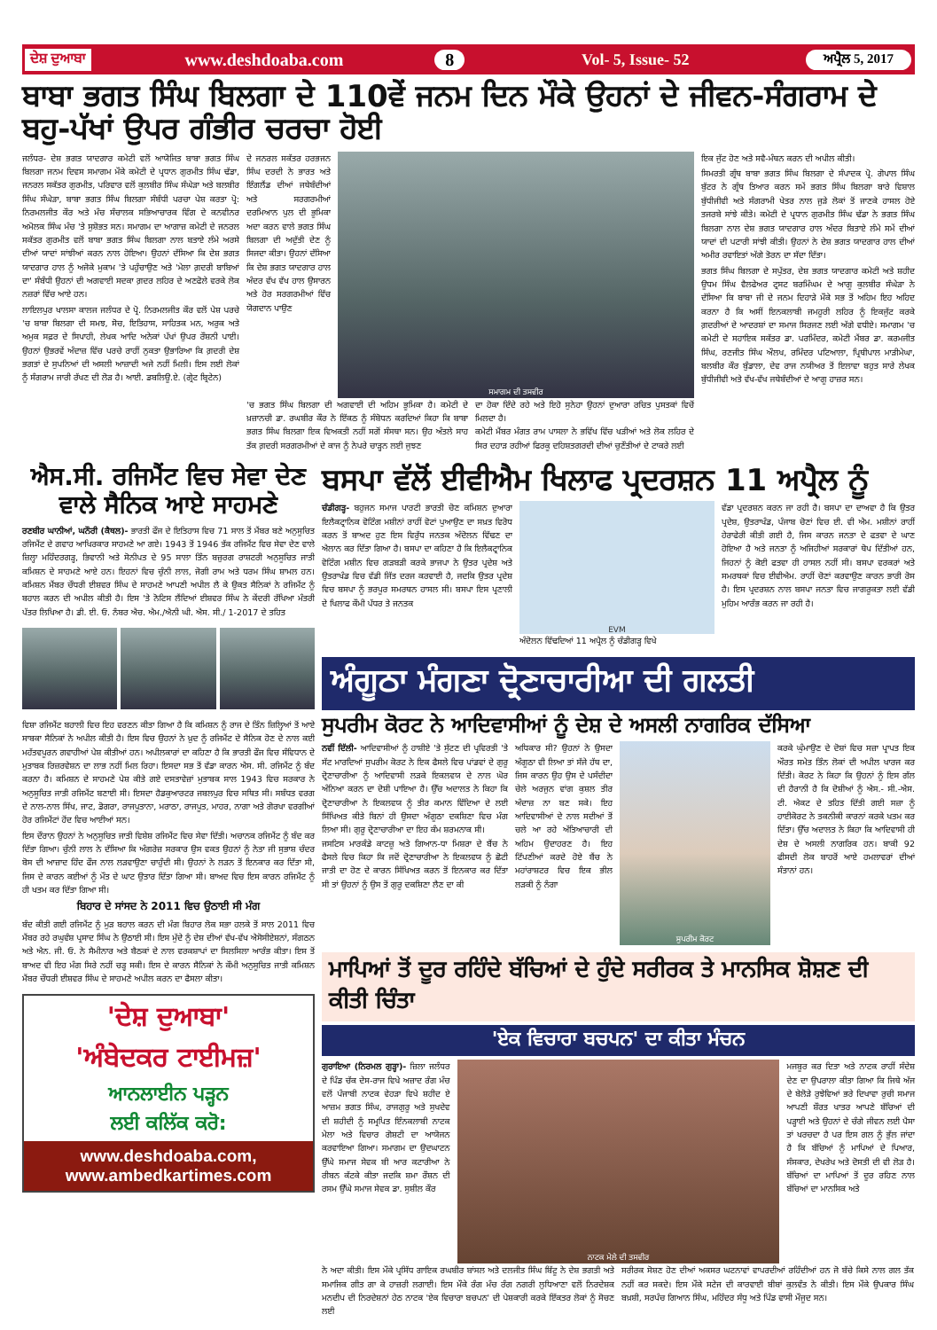ਦੇਸ਼ ਦੁਆਬਾ www.deshdoaba.com 8 Vol- 5, Issue- 52 ਅਪ੍ਰੈਲ 5, 2017
ਬਾਬਾ ਭਗਤ ਸਿੰਘ ਬਿਲਗਾ ਦੇ 110ਵੇਂ ਜਨਮ ਦਿਨ ਮੌਕੇ ਉਹਨਾਂ ਦੇ ਜੀਵਨ-ਸੰਗਰਾਮ ਦੇ ਬਹੁ-ਪੱਖਾਂ ਉਪਰ ਗੰਭੀਰ ਚਰਚਾ ਹੋਈ
ਜਲੰਧਰ- ਦੇਸ਼ ਭਗਤ ਯਾਦਗਾਰ ਕਮੇਟੀ ਵਲੋਂ ਆਯੋਜਿਤ ਬਾਬਾ ਭਗਤ ਸਿੰਘ ਬਿਲਗਾ ਜਨਮ ਦਿਵਸ ਸਮਾਗਮ ਮੌਕੇ ਕਮੇਟੀ ਦੇ ਪ੍ਰਧਾਨ ਗੁਰਮੀਤ ਸਿੰਘ ਢੱਡਾ, ਜਨਰਲ ਸਕੱਤਰ ਗੁਰਮੀਤ, ਪਰਿਵਾਰ ਵਲੋਂ ਕੁਲਬੀਰ ਸਿੰਘ ਸੰਘੇੜਾ ਅਤੇ ਬਲਬੀਰ ਸਿੰਘ ਸੰਘੇੜਾ, ਬਾਬਾ ਭਗਤ ਸਿੰਘ ਬਿਲਗਾ ਸੰਬੰਧੀ ਪਰਚਾ ਪੇਸ਼ ਕਰਤਾ ਪ੍ਰੋ: ਨਿਰਮਲਜੀਤ ਕੌਰ ਅਤੇ ਮੰਚ ਸੰਚਾਲਕ ਸਭਿਆਚਾਰਕ ਵਿੰਗ ਦੇ ਕਨਵੀਨਰ ਅਮੋਲਕ ਸਿੰਘ ਮੰਚ 'ਤੇ ਸੁਸ਼ੋਭਤ ਸਨ। ਸਮਾਗਮ ਦਾ ਆਗਾਜ਼ ਕਮੇਟੀ ਦੇ ਜਨਰਲ ਸਕੱਤਰ ਗੁਰਮੀਤ ਵਲੋਂ ਬਾਬਾ ਭਗਤ ਸਿੰਘ ਬਿਲਗਾ ਨਾਲ ਬਤਾਏ ਲੰਮੇ ਅਰਸੇ ਦੀਆਂ ਯਾਦਾਂ ਸਾਂਝੀਆਂ ਕਰਨ ਨਾਲ ਹੋਇਆ। ਉਹਨਾਂ ਦੱਸਿਆ ਕਿ ਦੇਸ਼ ਭਗਤ ਯਾਦਗਾਰ ਹਾਲ ਨੂੰ ਅਜੋਕੇ ਮੁਕਾਮ 'ਤੇ ਪਹੁੰਚਾਉਣ ਅਤੇ 'ਮੇਲਾ ਗ਼ਦਰੀ ਬਾਬਿਆਂ ਦਾ' ਸੰਬੰਧੀ ਉਹਨਾਂ ਦੀ ਅਗਵਾਈ ਸਦਕਾ ਗ਼ਦਰ ਲਹਿਰ ਦੇ ਅਣਫੋਲੇ ਵਰਕੇ ਲੋਕ ਨਜ਼ਰਾਂ ਵਿੱਚ ਆਏ ਹਨ।
ਲਾਇਲਪੁਰ ਖਾਲਸਾ ਕਾਲਜ ਜਲੰਧਰ ਦੇ ਪ੍ਰੋ. ਨਿਰਮਲਜੀਤ ਕੌਰ ਵਲੋਂ ਪੇਸ਼ ਪਰਚੇ 'ਚ ਬਾਬਾ ਬਿਲਗਾ ਦੀ ਸਮਝ, ਸੋਚ, ਇਤਿਹਾਸ, ਸਾਹਿਤਕ ਮਨ, ਅਰੁਕ ਅਤੇ ਅਮੁਕ ਸਫ਼ਰ ਦੇ ਸਿਪਾਹੀ, ਲੇਖਕ ਆਦਿ ਅਨੇਕਾਂ ਪੱਖਾਂ ਉਪਰ ਰੌਸ਼ਨੀ ਪਾਈ। ਉਹਨਾਂ ਉਭਰਵੇਂ ਅੰਦਾਜ਼ ਵਿੱਚ ਪਰਚੇ ਰਾਹੀਂ ਨੁਕਤਾ ਉਭਾਰਿਆ ਕਿ ਗ਼ਦਰੀ ਦੇਸ਼ ਭਗਤਾਂ ਦੇ ਸੁਪਨਿਆਂ ਦੀ ਅਸਲੀ ਆਜ਼ਾਦੀ ਅਜੇ ਨਹੀਂ ਮਿਲੀ। ਇਸ ਲਈ ਲੋਕਾਂ ਨੂੰ ਸੰਗਰਾਮ ਜਾਰੀ ਰੱਖਣ ਦੀ ਲੋੜ ਹੈ। ਆਈ. ਡਬਲਿਊ.ਏ. (ਗ੍ਰੇਟ ਬ੍ਰਿਟੇਨ)
ਦੇ ਜਨਰਲ ਸਕੱਤਰ ਹਰਭਜਨ ਸਿੰਘ ਦਰਦੀ ਨੇ ਭਾਰਤ ਅਤੇ ਇੰਗਲੈਂਡ ਦੀਆਂ ਜਥੇਬੰਦੀਆਂ ਅਤੇ ਸਰਗਰਮੀਆਂ ਦਰਮਿਆਨ ਪੁਲ ਦੀ ਭੂਮਿਕਾ ਅਦਾ ਕਰਨ ਵਾਲੇ ਭਗਤ ਸਿੰਘ ਬਿਲਗਾ ਦੀ ਅਦੁੱਤੀ ਦੇਣ ਨੂੰ ਸਿਜਦਾ ਕੀਤਾ। ਉਹਨਾਂ ਦੱਸਿਆ ਕਿ ਦੇਸ਼ ਭਗਤ ਯਾਦਗਾਰ ਹਾਲ ਅੰਦਰ ਵੱਖ ਵੱਖ ਹਾਲ ਉਸਾਰਨ ਅਤੇ ਹੋਰ ਸਰਗਰਮੀਆਂ ਵਿੱਚ ਯੋਗਦਾਨ ਪਾਉਣ
ਸਮਾਗਮ ਦੀ ਤਸਵੀਰ
'ਚ ਭਗਤ ਸਿੰਘ ਬਿਲਗਾ ਦੀ ਅਗਵਾਈ ਦੀ ਅਹਿਮ ਭੂਮਿਕਾ ਹੈ। ਕਮੇਟੀ ਦੇ ਖ਼ਜ਼ਾਨਚੀ ਡਾ. ਰਘਬੀਰ ਕੌਰ ਨੇ ਇੱਕਠ ਨੂੰ ਸੰਬੋਧਨ ਕਰਦਿਆਂ ਕਿਹਾ ਕਿ ਬਾਬਾ ਭਗਤ ਸਿੰਘ ਬਿਲਗਾ ਇਕ ਵਿਅਕਤੀ ਨਹੀਂ ਸਗੋਂ ਸੰਸਥਾ ਸਨ। ਉਹ ਅੰਤਲੇ ਸਾਹ ਤੱਕ ਗ਼ਦਰੀ ਸਰਗਰਮੀਆਂ ਦੇ ਕਾਜ ਨੂੰ ਨੇਪਰੇ ਚਾੜ੍ਹਨ ਲਈ ਜੁਝਣ
ਦਾ ਹੋਕਾ ਦਿੰਦੇ ਰਹੇ ਅਤੇ ਇਹੋ ਸੁਨੇਹਾ ਉਹਨਾਂ ਦੁਆਰਾ ਰਚਿਤ ਪੁਸਤਕਾਂ ਵਿਚੋਂ ਮਿਲਦਾ ਹੈ।
ਕਮੇਟੀ ਮੈਂਬਰ ਮੰਗਤ ਰਾਮ ਪਾਸਲਾ ਨੇ ਭਵਿੱਖ ਵਿੱਚ ਖੜੀਆਂ ਅਤੇ ਲੋਕ ਲਹਿਰ ਦੇ ਸਿਰ ਦਹਾੜ ਰਹੀਆਂ ਫਿਰਕੂ ਦਹਿਸ਼ਤਗਰਦੀ ਦੀਆਂ ਚੁਣੌਤੀਆਂ ਦੇ ਟਾਕਰੇ ਲਈ
ਇਕ ਜੁੱਟ ਹੋਣ ਅਤੇ ਸਵੈ-ਮੰਥਨ ਕਰਨ ਦੀ ਅਪੀਲ ਕੀਤੀ।
ਸਿਮਰਤੀ ਗ੍ਰੰਥ ਬਾਬਾ ਭਗਤ ਸਿੰਘ ਬਿਲਗਾ ਦੇ ਸੰਪਾਦਕ ਪ੍ਰੋ. ਗੋਪਾਲ ਸਿੰਘ ਬੁੱਟਰ ਨੇ ਗ੍ਰੰਥ ਤਿਆਰ ਕਰਨ ਸਮੇਂ ਭਗਤ ਸਿੰਘ ਬਿਲਗਾ ਬਾਰੇ ਵਿਸ਼ਾਲ ਬੁੱਧੀਜੀਵੀ ਅਤੇ ਸੰਗਰਾਮੀ ਖੇਤਰ ਨਾਲ ਜੁੜੇ ਲੋਕਾਂ ਤੋਂ ਜਾਣਕੇ ਹਾਸਲ ਹੋਏ ਤਜਰਬੇ ਸਾਂਝੇ ਕੀਤੇ। ਕਮੇਟੀ ਦੇ ਪ੍ਰਧਾਨ ਗੁਰਮੀਤ ਸਿੰਘ ਢੱਡਾ ਨੇ ਭਗਤ ਸਿੰਘ ਬਿਲਗਾ ਨਾਲ ਦੇਸ਼ ਭਗਤ ਯਾਦਗਾਰ ਹਾਲ ਅੰਦਰ ਬਿਤਾਏ ਲੰਮੇ ਸਮੇਂ ਦੀਆਂ ਯਾਦਾਂ ਦੀ ਪਟਾਰੀ ਸਾਂਝੀ ਕੀਤੀ। ਉਹਨਾਂ ਨੇ ਦੇਸ਼ ਭਗਤ ਯਾਦਗਾਰ ਹਾਲ ਦੀਆਂ ਅਮੀਰ ਰਵਾਇਤਾਂ ਅੱਗੇ ਤੋਰਨ ਦਾ ਸੱਦਾ ਦਿੱਤਾ।
ਭਗਤ ਸਿੰਘ ਬਿਲਗਾ ਦੇ ਸਪੁੱਤਰ, ਦੇਸ਼ ਭਗਤ ਯਾਦਗਾਰ ਕਮੇਟੀ ਅਤੇ ਸ਼ਹੀਦ ਊਧਮ ਸਿੰਘ ਵੈਲਫੇਅਰ ਟ੍ਰਸਟ ਬਰਮਿੰਘਮ ਦੇ ਆਗੂ ਕੁਲਬੀਰ ਸੰਘੇੜਾ ਨੇ ਦੱਸਿਆ ਕਿ ਬਾਬਾ ਜੀ ਦੇ ਜਨਮ ਦਿਹਾੜੇ ਮੌਕੇ ਸਭ ਤੋਂ ਅਹਿਮ ਇਹ ਅਹਿਦ ਕਰਨਾ ਹੈ ਕਿ ਅਸੀਂ ਇਨਕਲਾਬੀ ਜਮਹੂਰੀ ਲਹਿਰ ਨੂੰ ਇਕਜੁੱਟ ਕਰਕੇ ਗ਼ਦਰੀਆਂ ਦੇ ਆਦਰਸ਼ਾਂ ਦਾ ਸਮਾਜ ਸਿਰਜਣ ਲਈ ਅੱਗੇ ਵਧੀਏ। ਸਮਾਗਮ 'ਚ ਕਮੇਟੀ ਦੇ ਸਹਾਇਕ ਸਕੱਤਰ ਡਾ. ਪਰਮਿੰਦਰ, ਕਮੇਟੀ ਮੈਂਬਰ ਡਾ. ਕਰਮਜੀਤ ਸਿੰਘ, ਰਣਜੀਤ ਸਿੰਘ ਔਲਖ, ਰਮਿੰਦਰ ਪਟਿਆਲਾ, ਪ੍ਰਿਥੀਪਾਲ ਮਾੜੀਮੇਘਾ, ਬਲਬੀਰ ਕੌਰ ਬੁੰਡਾਲਾ, ਦੇਵ ਰਾਜ ਨਯੀਅਰ ਤੋਂ ਇਲਾਵਾ ਬਹੁਤ ਸਾਰੇ ਲੇਖਕ ਬੁੱਧੀਜੀਵੀ ਅਤੇ ਵੱਖ-ਵੱਖ ਜਥੇਬੰਦੀਆਂ ਦੇ ਆਗੂ ਹਾਜ਼ਰ ਸਨ।
ਐਸ.ਸੀ. ਰਜਿਮੈਂਟ ਵਿਚ ਸੇਵਾ ਦੇਣ ਵਾਲੇ ਸੈਨਿਕ ਆਏ ਸਾਹਮਣੇ
ਰਣਬੀਰ ਘਾਨੀਆਂ, ਘਨੌਰੀ (ਕੈਥਲ)- ਭਾਰਤੀ ਫੌਜ ਦੇ ਇਤਿਹਾਸ ਵਿਚ 71 ਸਾਲ ਤੋਂ ਮੈਂਬਰ ਬਣੇ ਅਨੁਸੂਚਿਤ ਰਜਿਮੈਂਟ ਦੇ ਗਵਾਹ ਆਖਿਰਕਾਰ ਸਾਹਮਣੇ ਆ ਗਏ। 1943 ਤੋਂ 1946 ਤੱਕ ਰਜਿਮੈਂਟ ਵਿਚ ਸੇਵਾ ਦੇਣ ਵਾਲੇ ਜ਼ਿਲ੍ਹਾ ਮਹਿੰਦਰਗੜ੍ਹ, ਭਿਵਾਨੀ ਅਤੇ ਸੋਨੀਪਤ ਦੇ 95 ਸਾਲਾ ਤਿੰਨ ਬਜ਼ੁਰਗ ਰਾਸ਼ਟਰੀ ਅਨੁਸੂਚਿਤ ਜਾਤੀ ਕਮਿਸ਼ਨ ਦੇ ਸਾਹਮਣੇ ਆਏ ਹਨ। ਇਹਨਾਂ ਵਿਚ ਚੁੰਨੀ ਲਾਲ, ਜੋਗੀ ਰਾਮ ਅਤੇ ਧਰਮ ਸਿੰਘ ਸ਼ਾਮਲ ਹਨ। ਕਮਿਸ਼ਨ ਮੈਂਬਰ ਚੌਧਰੀ ਈਸ਼ਵਰ ਸਿੰਘ ਦੇ ਸਾਹਮਣੇ ਆਪਣੀ ਅਪੀਲ ਲੈ ਕੇ ਉਕਤ ਸੈਨਿਕਾਂ ਨੇ ਰਜਿਮੈਂਟ ਨੂੰ ਬਹਾਲ ਕਰਨ ਦੀ ਅਪੀਲ ਕੀਤੀ ਹੈ। ਇਸ 'ਤੇ ਨੋਟਿਸ ਲੈਂਦਿਆਂ ਈਸ਼ਵਰ ਸਿੰਘ ਨੇ ਕੇਂਦਰੀ ਰੱਖਿਆ ਮੰਤਰੀ ਪੱਤਰ ਲਿਖਿਆ ਹੈ। ਡੀ. ਈ. ਓ. ਨੰਬਰ ਐਚ. ਐਮ./ਐਨੀ ਘੀ. ਐਸ. ਸੀ./ 1-2017 ਦੇ ਤਹਿਤ
ਵਿਸ਼ਾ ਰਜਿਮੈਂਟ ਬਹਾਲੀ ਵਿਚ ਇਹ ਵਰਣਨ ਕੀਤਾ ਗਿਆ ਹੈ ਕਿ ਕਮਿਸ਼ਨ ਨੂੰ ਰਾਜ ਦੇ ਤਿੰਨ ਜ਼ਿਲ੍ਹਿਆਂ ਤੋਂ ਆਏ ਸਾਬਕਾ ਸੈਨਿਕਾਂ ਨੇ ਅਪੀਲ ਕੀਤੀ ਹੈ। ਇਸ ਵਿਚ ਉਹਨਾਂ ਨੇ ਖ਼ੁਦ ਨੂੰ ਰਜਿਮੈਂਟ ਦੇ ਸੈਨਿਕ ਹੋਣ ਦੇ ਨਾਲ ਕਈ ਮਹੱਤਵਪੂਰਨ ਗਵਾਹੀਆਂ ਪੇਸ਼ ਕੀਤੀਆਂ ਹਨ। ਅਪੀਲਕਾਰਾਂ ਦਾ ਕਹਿਣਾ ਹੈ ਕਿ ਭਾਰਤੀ ਫੌਜ ਵਿਚ ਸੰਵਿਧਾਨ ਦੇ ਮੁਤਾਬਕ ਰਿਜ਼ਰਵੇਸ਼ਨ ਦਾ ਲਾਭ ਨਹੀਂ ਮਿਲ ਰਿਹਾ। ਇਸਦਾ ਸਭ ਤੋਂ ਵੱਡਾ ਕਾਰਨ ਐਸ. ਸੀ. ਰਜਿਮੈਂਟ ਨੂੰ ਬੰਦ ਕਰਨਾ ਹੈ। ਕਮਿਸ਼ਨ ਦੇ ਸਾਹਮਣੇ ਪੇਸ਼ ਕੀਤੇ ਗਏ ਦਸਤਾਵੇਜ਼ਾਂ ਮੁਤਾਬਕ ਸਾਲ 1943 ਵਿਚ ਸਰਕਾਰ ਨੇ ਅਨੁਸੂਚਿਤ ਜਾਤੀ ਰਜਿਮੈਂਟ ਬਣਾਈ ਸੀ। ਇਸਦਾ ਹੈਡਕੁਆਰਟਰ ਜਬਲਪੁਰ ਵਿਚ ਸਥਿਤ ਸੀ। ਸਬੰਧਤ ਵਰਗ ਦੇ ਨਾਲ-ਨਾਲ ਸਿੱਖ, ਜਾਟ, ਡੋਗਰਾ, ਰਾਜਪੂਤਾਨਾ, ਮਰਾਠਾ, ਰਾਜਪੂਤ, ਮਾਹਰ, ਨਾਗਾ ਅਤੇ ਗੋਰਖਾ ਵਰਗੀਆਂ ਹੋਰ ਰਜਿਮੈਂਟਾਂ ਹੋਂਦ ਵਿਚ ਆਈਆਂ ਸਨ।
ਇਸ ਦੌਰਾਨ ਉਹਨਾਂ ਨੇ ਅਨੁਸੂਚਿਤ ਜਾਤੀ ਵਿਸ਼ੇਸ਼ ਰਜਿਮੈਂਟ ਵਿਚ ਸੇਵਾ ਦਿੱਤੀ। ਅਚਾਨਕ ਰਜਿਮੈਂਟ ਨੂੰ ਬੰਦ ਕਰ ਦਿੱਤਾ ਗਿਆ। ਚੁੰਨੀ ਲਾਲ ਨੇ ਦੱਸਿਆ ਕਿ ਅੰਗਰੇਜ਼ ਸਰਕਾਰ ਉਸ ਵਕਤ ਉਹਨਾਂ ਨੂੰ ਨੇਤਾ ਜੀ ਸੁਭਾਸ਼ ਚੰਦਰ ਬੋਸ ਦੀ ਆਜ਼ਾਦ ਹਿੰਦ ਫੌਜ ਨਾਲ ਲੜਵਾਉਣਾ ਚਾਹੁੰਦੀ ਸੀ। ਉਹਨਾਂ ਨੇ ਲੜਨ ਤੋਂ ਇਨਕਾਰ ਕਰ ਦਿੱਤਾ ਸੀ, ਜਿਸ ਦੇ ਕਾਰਨ ਕਈਆਂ ਨੂੰ ਮੌਤ ਦੇ ਘਾਟ ਉਤਾਰ ਦਿੱਤਾ ਗਿਆ ਸੀ। ਬਾਅਦ ਵਿਚ ਇਸ ਕਾਰਨ ਰਜਿਮੈਂਟ ਨੂੰ ਹੀ ਖਤਮ ਕਰ ਦਿੱਤਾ ਗਿਆ ਸੀ।
ਬਿਹਾਰ ਦੇ ਸਾਂਸਦ ਨੇ 2011 ਵਿਚ ਉਠਾਈ ਸੀ ਮੰਗ
ਬੰਦ ਕੀਤੀ ਗਈ ਰਜਿਮੈਂਟ ਨੂੰ ਮੁੜ ਬਹਾਲ ਕਰਨ ਦੀ ਮੰਗ ਬਿਹਾਰ ਲੋਕ ਸਭਾ ਹਲਕੇ ਤੋਂ ਸਾਲ 2011 ਵਿਚ ਮੈਂਬਰ ਰਹੇ ਰਘੁਵੰਸ਼ ਪ੍ਰਸਾਦ ਸਿੰਘ ਨੇ ਉਠਾਈ ਸੀ। ਇਸ ਮੁੱਦੇ ਨੂੰ ਦੇਸ਼ ਦੀਆਂ ਵੱਖ-ਵੱਖ ਐਸੋਸੀਏਸ਼ਨਾਂ, ਸੰਗਠਨ ਅਤੇ ਐਨ. ਜੀ. ਓ. ਨੇ ਸੈਮੀਨਾਰ ਅਤੇ ਬੈਠਕਾਂ ਦੇ ਨਾਲ ਵਰਕਸ਼ਾਪਾਂ ਦਾ ਸਿਲਸਿਲਾ ਆਰੰਭ ਕੀਤਾ। ਇਸ ਤੋਂ ਬਾਅਦ ਵੀ ਇਹ ਮੰਗ ਸਿਰੇ ਨਹੀਂ ਚੜ੍ਹ ਸਕੀ। ਇਸ ਦੇ ਕਾਰਨ ਸੈਨਿਕਾਂ ਨੇ ਕੌਮੀ ਅਨੁਸੂਚਿਤ ਜਾਤੀ ਕਮਿਸ਼ਨ ਮੈਂਬਰ ਚੌਧਰੀ ਈਸ਼ਵਰ ਸਿੰਘ ਦੇ ਸਾਹਮਣੇ ਅਪੀਲ ਕਰਨ ਦਾ ਫੈਸਲਾ ਕੀਤਾ।
'ਦੇਸ਼ ਦੁਆਬਾ'
'ਅੰਬੇਦਕਰ ਟਾਈਮਜ਼'
ਆਨਲਾਈਨ ਪੜ੍ਹਨ
ਲਈ ਕਲਿੱਕ ਕਰੋ:
www.deshdoaba.com,
www.ambedkartimes.com
ਬਸਪਾ ਵੱਲੋਂ ਈਵੀਐਮ ਖਿਲਾਫ ਪ੍ਰਦਰਸ਼ਨ 11 ਅਪ੍ਰੈਲ ਨੂੰ
ਚੰਡੀਗੜ੍ਹ- ਬਹੁਜਨ ਸਮਾਜ ਪਾਰਟੀ ਭਾਰਤੀ ਚੋਣ ਕਮਿਸ਼ਨ ਦੁਆਰਾ ਇਲੈਕਟ੍ਰਾਨਿਕ ਵੋਟਿੰਗ ਮਸ਼ੀਨਾਂ ਰਾਹੀਂ ਵੋਟਾਂ ਪੁਆਉਣ ਦਾ ਸਖ਼ਤ ਵਿਰੋਧ ਕਰਨ ਤੋਂ ਬਾਅਦ ਹੁਣ ਇਸ ਵਿਰੁੱਧ ਜਨਤਕ ਅੰਦੋਲਨ ਵਿੱਢਣ ਦਾ ਐਲਾਨ ਕਰ ਦਿੱਤਾ ਗਿਆ ਹੈ। ਬਸਪਾ ਦਾ ਕਹਿਣਾ ਹੈ ਕਿ ਇਲੈਕਟ੍ਰਾਨਿਕ ਵੋਟਿੰਗ ਮਸ਼ੀਨ ਵਿਚ ਗੜਬੜੀ ਕਰਕੇ ਭਾਜਪਾ ਨੇ ਉਤਰ ਪ੍ਰਦੇਸ਼ ਅਤੇ ਉਤਰਾਖੰਡ ਵਿਚ ਵੱਡੀ ਜਿੱਤ ਦਰਜ ਕਰਵਾਈ ਹੈ, ਜਦਕਿ ਉਤਰ ਪ੍ਰਦੇਸ਼ ਵਿਚ ਬਸਪਾ ਨੂੰ ਭਰਪੂਰ ਸਮਰਥਨ ਹਾਸਲ ਸੀ। ਬਸਪਾ ਇਸ ਪ੍ਰਣਾਲੀ ਦੇ ਖਿਲਾਫ ਕੌਮੀ ਪੱਧਰ ਤੇ ਜਨਤਕ
EVM
ਅੰਦੋਲਨ ਵਿੱਢਦਿਆਂ 11 ਅਪ੍ਰੈਲ ਨੂੰ ਚੰਡੀਗੜ੍ਹ ਵਿਖੇ
ਵੱਡਾ ਪ੍ਰਦਰਸ਼ਨ ਕਰਨ ਜਾ ਰਹੀ ਹੈ। ਬਸਪਾ ਦਾ ਦਾਅਵਾ ਹੈ ਕਿ ਉਤਰ ਪ੍ਰਦੇਸ਼, ਉਤਰਾਖੰਡ, ਪੰਜਾਬ ਚੋਣਾਂ ਵਿਚ ਈ. ਵੀ ਐਮ. ਮਸ਼ੀਨਾਂ ਰਾਹੀਂ ਹੇਰਾਫੇਰੀ ਕੀਤੀ ਗਈ ਹੈ, ਜਿਸ ਕਾਰਨ ਜਨਤਾ ਦੇ ਫਤਵਾ ਦੇ ਘਾਣ ਹੋਇਆ ਹੈ ਅਤੇ ਜਨਤਾ ਨੂੰ ਅਜਿਹੀਆਂ ਸਰਕਾਰਾਂ ਥੋਪ ਦਿੱਤੀਆਂ ਹਨ, ਜਿਹਨਾਂ ਨੂੰ ਕੋਈ ਫਤਵਾ ਹੀ ਹਾਸਲ ਨਹੀਂ ਸੀ। ਬਸਪਾ ਵਰਕਰਾਂ ਅਤੇ ਸਮਰਥਕਾਂ ਵਿਚ ਈਵੀਐਮ. ਰਾਹੀਂ ਚੋਣਾਂ ਕਰਵਾਉਣ ਕਾਰਨ ਭਾਰੀ ਰੋਸ ਹੈ। ਇਸ ਪ੍ਰਦਰਸ਼ਨ ਨਾਲ ਬਸਪਾ ਜਨਤਾ ਵਿਚ ਜਾਗਰੂਕਤਾ ਲਈ ਵੱਡੀ ਮੁਹਿਮ ਆਰੰਭ ਕਰਨ ਜਾ ਰਹੀ ਹੈ।
ਅੰਗੂਠਾ ਮੰਗਣਾ ਦ੍ਰੋਣਾਚਾਰੀਆ ਦੀ ਗਲਤੀ
ਸੁਪਰੀਮ ਕੋਰਟ ਨੇ ਆਦਿਵਾਸੀਆਂ ਨੂੰ ਦੇਸ਼ ਦੇ ਅਸਲੀ ਨਾਗਰਿਕ ਦੱਸਿਆ
ਨਵੀਂ ਦਿੱਲੀ- ਆਦਿਵਾਸੀਆਂ ਨੂੰ ਹਾਸ਼ੀਏ 'ਤੇ ਸੁੱਟਣ ਦੀ ਪ੍ਰਵਿਰਤੀ 'ਤੇ ਸੱਟ ਮਾਰਦਿਆਂ ਸੁਪਰੀਮ ਕੋਰਟ ਨੇ ਇਕ ਫੈਸਲੇ ਵਿਚ ਪਾਂਡਵਾਂ ਦੇ ਗੁਰੂ ਦ੍ਰੋਣਾਚਾਰੀਆ ਨੂੰ ਆਦਿਵਾਸੀ ਲੜਕੇ ਇਕਲਵਯ ਦੇ ਨਾਲ ਘੋਰ ਅੰਨਿਆ ਕਰਨ ਦਾ ਦੋਸ਼ੀ ਪਾਇਆ ਹੈ। ਉੱਚ ਅਦਾਲਤ ਨੇ ਕਿਹਾ ਕਿ ਦ੍ਰੋਣਾਚਾਰੀਆ ਨੇ ਇਕਲਵਯ ਨੂੰ ਤੀਰ ਕਮਾਨ ਵਿੱਦਿਆ ਦੇ ਲਈ ਸਿੱਖਿਅਤ ਕੀਤੇ ਬਿਨਾਂ ਹੀ ਉਸਦਾ ਅੰਗੂਠਾ ਦਕਸ਼ਿਣਾ ਵਿਚ ਮੰਗ ਲਿਆ ਸੀ। ਗੁਰੂ ਦ੍ਰੋਣਾਚਾਰੀਆ ਦਾ ਇਹ ਕੰਮ ਸ਼ਰਮਨਾਕ ਸੀ।
ਜਸਟਿਸ ਮਾਰਕੰਡੇ ਕਾਟਜ਼ੂ ਅਤੇ ਗਿਆਨ-ਧਾ ਮਿਸ਼ਰਾ ਦੇ ਬੈਂਚ ਨੇ ਫੈਸਲੇ ਵਿਚ ਕਿਹਾ ਕਿ ਜਦੋਂ ਦ੍ਰੋਣਾਚਾਰੀਆ ਨੇ ਇਕਲਵਯ ਨੂੰ ਛੋਟੀ ਜਾਤੀ ਦਾ ਹੋਣ ਦੇ ਕਾਰਨ ਸਿੱਖਿਅਤ ਕਰਨ ਤੋਂ ਇਨਕਾਰ ਕਰ ਦਿੱਤਾ ਸੀ ਤਾਂ ਉਹਨਾਂ ਨੂੰ ਉਸ ਤੋਂ ਗੁਰੂ ਦਕਸ਼ਿਣਾ ਲੈਣ ਦਾ ਕੀ
ਅਧਿਕਾਰ ਸੀ? ਉਹਨਾਂ ਨੇ ਉਸਦਾ ਅੰਗੂਠਾ ਵੀ ਲਿਆ ਤਾਂ ਸੱਜੇ ਹੱਥ ਦਾ, ਜਿਸ ਕਾਰਨ ਉਹ ਉਸ ਦੇ ਪਸੰਦੀਦਾ ਚੇਲੇ ਅਰਜੁਨ ਵਾਂਗ ਕੁਸ਼ਲ ਤੀਰ ਅੰਦਾਜ਼ ਨਾ ਬਣ ਸਕੇ। ਇਹ ਆਦਿਵਾਸੀਆਂ ਦੇ ਨਾਲ ਸਦੀਆਂ ਤੋਂ ਚਲੇ ਆ ਰਹੇ ਅੱਤਿਆਚਾਰੀ ਦੀ ਅਹਿਮ ਉਦਾਹਰਣ ਹੈ। ਇਹ ਟਿੱਪਣੀਆਂ ਕਰਦੇ ਹੋਏ ਬੈਂਚ ਨੇ ਮਹਾਂਰਾਸ਼ਟਰ ਵਿਚ ਇਕ ਭੀਲ ਲੜਕੀ ਨੂੰ ਨੰਗਾ
ਸੁਪਰੀਮ ਕੋਰਟ
ਕਰਕੇ ਘੁੰਮਾਉਣ ਦੇ ਦੋਸ਼ਾਂ ਵਿਚ ਸਜ਼ਾ ਪ੍ਰਾਪਤ ਇਕ ਔਰਤ ਸਮੇਤ ਤਿੰਨ ਲੋਕਾਂ ਦੀ ਅਪੀਲ ਖਾਰਜ ਕਰ ਦਿੱਤੀ। ਕੋਰਟ ਨੇ ਕਿਹਾ ਕਿ ਉਹਨਾਂ ਨੂੰ ਇਸ ਗੱਲ ਦੀ ਹੈਰਾਨੀ ਹੈ ਕਿ ਦੋਸ਼ੀਆਂ ਨੂੰ ਐਸ.- ਸੀ.-ਐਸ. ਟੀ. ਐਕਟ ਦੇ ਤਹਿਤ ਦਿੱਤੀ ਗਈ ਸਜ਼ਾ ਨੂੰ ਹਾਈਕੋਰਟ ਨੇ ਤਕਨੀਕੀ ਕਾਰਨਾਂ ਕਰਕੇ ਖਤਮ ਕਰ ਦਿੱਤਾ। ਉੱਚ ਅਦਾਲਤ ਨੇ ਕਿਹਾ ਕਿ ਆਦਿਵਾਸੀ ਹੀ ਦੇਸ਼ ਦੇ ਅਸਲੀ ਨਾਗਰਿਕ ਹਨ। ਬਾਕੀ 92 ਫੀਸਦੀ ਲੋਕ ਬਾਹਰੋਂ ਆਏ ਹਮਲਾਵਰਾਂ ਦੀਆਂ ਸੰਤਾਨਾਂ ਹਨ।
ਮਾਪਿਆਂ ਤੋਂ ਦੂਰ ਰਹਿੰਦੇ ਬੱਚਿਆਂ ਦੇ ਹੁੰਦੇ ਸਰੀਰਕ ਤੇ ਮਾਨਸਿਕ ਸ਼ੋਸ਼ਣ ਦੀ ਕੀਤੀ ਚਿੰਤਾ
'ਏਕ ਵਿਚਾਰਾ ਬਚਪਨ' ਦਾ ਕੀਤਾ ਮੰਚਨ
ਗੁਰਾਇਆ (ਨਿਰਮਲ ਗੁੜ੍ਹਾ)- ਜ਼ਿਲਾ ਜਲੰਧਰ ਦੇ ਪਿੰਡ ਚੱਕ ਦੇਸ-ਰਾਜ ਵਿਖੇ ਅਜ਼ਾਦ ਰੰਗ ਮੰਚ ਵਲੋਂ ਪੰਜਾਬੀ ਨਾਟਕ ਵੇਹੜਾ ਵਿਖੇ ਸ਼ਹੀਦ ਏ ਆਜ਼ਮ ਭਗਤ ਸਿੰਘ, ਰਾਜਗੁਰੂ ਅਤੇ ਸੁਖਦੇਵ ਦੀ ਸ਼ਹੀਦੀ ਨੂੰ ਸਮ੍ਰਪਿਤ ਇੰਨਕਲਾਬੀ ਨਾਟਕ ਮੇਲਾ ਅਤੇ ਵਿਚਾਰ ਗੋਸ਼ਟੀ ਦਾ ਆਯੋਜਨ ਕਰਵਾਇਆ ਗਿਆ। ਸਮਾਗਮ ਦਾ ਉਦਘਾਟਨ ਉੱਘੇ ਸਮਾਜ ਸੇਵਕ ਬੀ ਆਰ ਕਟਾਰੀਆ ਨੇ ਰੀਬਨ ਕੱਟਕੇ ਕੀਤਾ ਜਦਕਿ ਸ਼ਮਾ ਰੌਸ਼ਨ ਦੀ ਰਸਮ ਉੱਘੇ ਸਮਾਜ ਸੇਵਕ ਡਾ. ਸੁਸ਼ੀਲ ਕੌਰ
ਨਾਟਕ ਮੇਲੇ ਦੀ ਤਸਵੀਰ
ਮਜਬੂਰ ਕਰ ਦਿਤਾ ਅਤੇ ਨਾਟਕ ਰਾਹੀਂ ਸੰਦੇਸ਼ ਦੇਣ ਦਾ ਉਪਰਾਲਾ ਕੀਤਾ ਗਿਆ ਕਿ ਜਿਥੇ ਅੱਜ ਦੇ ਬੇਲੋੜੇ ਰੁਝੇਵਿਆਂ ਭਰੇ ਦਿਖਾਵਾ ਰੁਚੀ ਸਮਾਜ ਆਪਣੀ ਸ਼ੌਰਤ ਖਾਤਰ ਆਪਣੇ ਬੱਚਿਆਂ ਦੀ ਪੜ੍ਹਾਈ ਅਤੇ ਉਹਨਾਂ ਦੇ ਚੰਗੇ ਜੀਵਨ ਲਈ ਪੈਸਾ ਤਾਂ ਖਰਚਦਾ ਹੈ ਪਰ ਇਸ ਗਲ ਨੂੰ ਭੁੱਲ ਜਾਂਦਾ ਹੈ ਕਿ ਬੱਚਿਆਂ ਨੂੰ ਮਾਪਿਆਂ ਦੇ ਪਿਆਰ, ਸੰਸਕਾਰ, ਦੇਖਰੇਖ ਅਤੇ ਦੋਸਤੀ ਦੀ ਵੀ ਲੋੜ ਹੈ। ਬੱਚਿਆਂ ਦਾ ਮਾਪਿਆਂ ਤੋਂ ਦੂਰ ਰਹਿਣ ਨਾਲ ਬੱਚਿਆਂ ਦਾ ਮਾਨਸਿਕ ਅਤੇ
ਨੇ ਅਦਾ ਕੀਤੀ। ਇਸ ਮੌਕੇ ਪ੍ਰਸਿੱਧ ਗਾਇਕ ਰਘਬੀਰ ਬਾਂਸਲ ਅਤੇ ਦਲਜੀਤ ਸਿੰਘ ਬਿੱਟੂ ਨੇ ਦੇਸ਼ ਭਗਤੀ ਅਤੇ ਸਮਾਜਿਕ ਗੀਤ ਗਾ ਕੇ ਹਾਜ਼ਰੀ ਲਗਾਈ। ਇਸ ਮੌਕੇ ਰੰਗ ਮੰਚ ਰੰਗ ਨਗਰੀ ਲੁਧਿਆਣਾ ਵਲੋਂ ਨਿਰਦੇਸ਼ਕ ਮਨਦੀਪ ਦੀ ਨਿਰਦੇਸ਼ਨਾਂ ਹੇਠ ਨਾਟਕ 'ਏਕ ਵਿਚਾਰਾ ਬਚਪਨ' ਦੀ ਪੇਸ਼ਕਾਰੀ ਕਰਕੇ ਇੱਕਤਰ ਲੋਕਾਂ ਨੂੰ ਸੋਚਣ ਲਈ
ਸਰੀਰਕ ਸੋਸ਼ਣ ਹੋਣ ਦੀਆਂ ਅਕਸਰ ਘਟਨਾਵਾਂ ਵਾਪਰਦੀਆਂ ਰਹਿੰਦੀਆਂ ਹਨ ਜੋ ਬੱਚੇ ਕਿਸੇ ਨਾਲ ਗਲ ਤੱਕ ਨਹੀਂ ਕਰ ਸਕਦੇ। ਇਸ ਮੌਕੇ ਸਟੇਜ ਦੀ ਕਾਰਵਾਈ ਬੀਬਾਂ ਕੁਲਵੰਤ ਨੇ ਕੀਤੀ। ਇਸ ਮੌਕੇ ਉਪਕਾਰ ਸਿੰਘ ਬਖ਼ਸ਼ੀ, ਸਰਪੰਚ ਗਿਆਨ ਸਿੰਘ, ਮਹਿੰਦਰ ਸੰਧੂ ਅਤੇ ਪਿੰਡ ਵਾਸੀ ਮੌਜੂਦ ਸਨ।